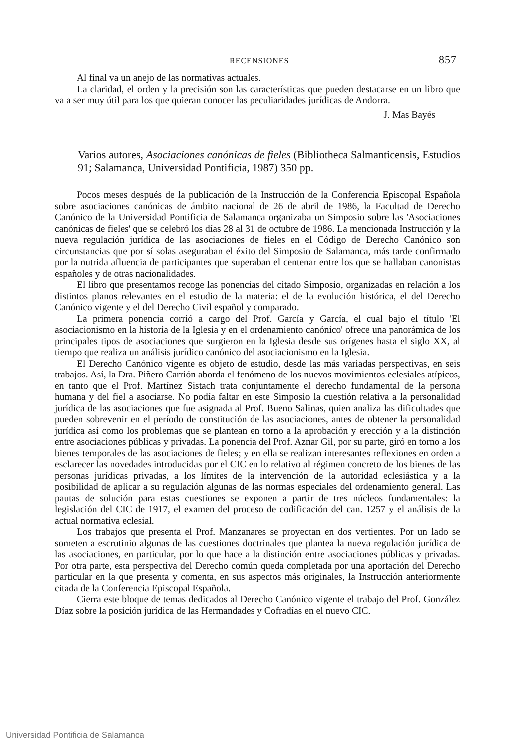RECENSIONES 857
Al final va un anejo de las normativas actuales.
La claridad, el orden y la precisión son las características que pueden destacarse en un libro que va a ser muy útil para los que quieran conocer las peculiaridades jurídicas de Andorra.
J. Mas Bayés
Varios autores, Asociaciones canónicas de fieles (Bibliotheca Salmanticensis, Estudios 91; Salamanca, Universidad Pontificia, 1987) 350 pp.
Pocos meses después de la publicación de la Instrucción de la Conferencia Episcopal Española sobre asociaciones canónicas de ámbito nacional de 26 de abril de 1986, la Facultad de Derecho Canónico de la Universidad Pontificia de Salamanca organizaba un Simposio sobre las 'Asociaciones canónicas de fieles' que se celebró los días 28 al 31 de octubre de 1986. La mencionada Instrucción y la nueva regulación jurídica de las asociaciones de fieles en el Código de Derecho Canónico son circunstancias que por sí solas aseguraban el éxito del Simposio de Salamanca, más tarde confirmado por la nutrida afluencia de participantes que superaban el centenar entre los que se hallaban canonistas españoles y de otras nacionalidades.
El libro que presentamos recoge las ponencias del citado Simposio, organizadas en relación a los distintos planos relevantes en el estudio de la materia: el de la evolución histórica, el del Derecho Canónico vigente y el del Derecho Civil español y comparado.
La primera ponencia corrió a cargo del Prof. García y García, el cual bajo el título 'El asociacionismo en la historia de la Iglesia y en el ordenamiento canónico' ofrece una panorámica de los principales tipos de asociaciones que surgieron en la Iglesia desde sus orígenes hasta el siglo XX, al tiempo que realiza un análisis jurídico canónico del asociacionismo en la Iglesia.
El Derecho Canónico vigente es objeto de estudio, desde las más variadas perspectivas, en seis trabajos. Así, la Dra. Piñero Carrión aborda el fenómeno de los nuevos movimientos eclesiales atípicos, en tanto que el Prof. Martínez Sistach trata conjuntamente el derecho fundamental de la persona humana y del fiel a asociarse. No podía faltar en este Simposio la cuestión relativa a la personalidad jurídica de las asociaciones que fue asignada al Prof. Bueno Salinas, quien analiza las dificultades que pueden sobrevenir en el período de constitución de las asociaciones, antes de obtener la personalidad jurídica así como los problemas que se plantean en torno a la aprobación y erección y a la distinción entre asociaciones públicas y privadas. La ponencia del Prof. Aznar Gil, por su parte, giró en torno a los bienes temporales de las asociaciones de fieles; y en ella se realizan interesantes reflexiones en orden a esclarecer las novedades introducidas por el CIC en lo relativo al régimen concreto de los bienes de las personas jurídicas privadas, a los límites de la intervención de la autoridad eclesiástica y a la posibilidad de aplicar a su regulación algunas de las normas especiales del ordenamiento general. Las pautas de solución para estas cuestiones se exponen a partir de tres núcleos fundamentales: la legislación del CIC de 1917, el examen del proceso de codificación del can. 1257 y el análisis de la actual normativa eclesial.
Los trabajos que presenta el Prof. Manzanares se proyectan en dos vertientes. Por un lado se someten a escrutinio algunas de las cuestiones doctrinales que plantea la nueva regulación jurídica de las asociaciones, en particular, por lo que hace a la distinción entre asociaciones públicas y privadas. Por otra parte, esta perspectiva del Derecho común queda completada por una aportación del Derecho particular en la que presenta y comenta, en sus aspectos más originales, la Instrucción anteriormente citada de la Conferencia Episcopal Española.
Cierra este bloque de temas dedicados al Derecho Canónico vigente el trabajo del Prof. González Díaz sobre la posición jurídica de las Hermandades y Cofradías en el nuevo CIC.
Universidad Pontificia de Salamanca